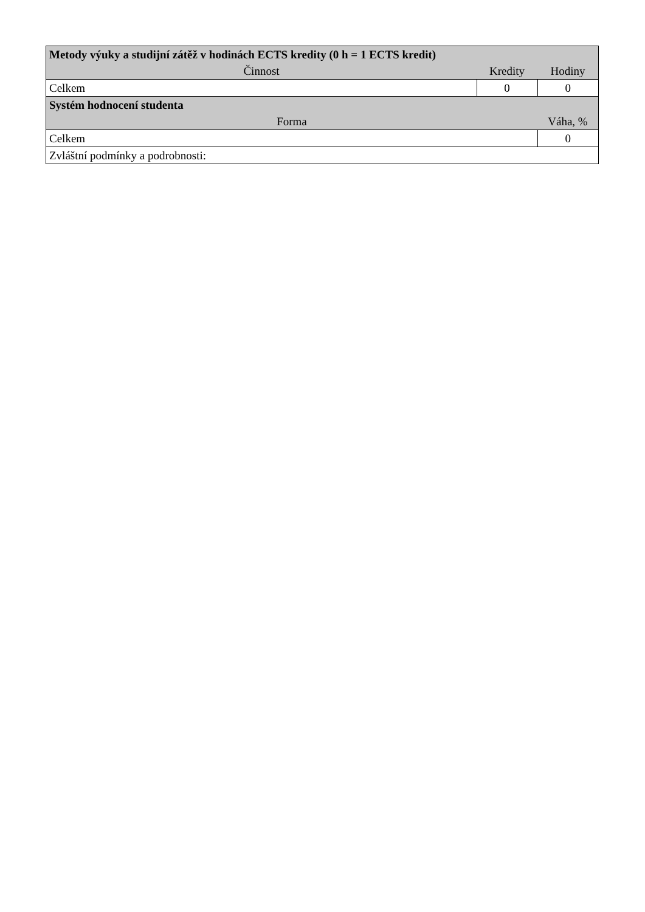| Metody výuky a studijní zátěž v hodinách ECTS kredity (0 h = 1 ECTS kredit) | | |
| --- | --- | --- |
| Činnost | Kredity | Hodiny |
| Celkem | 0 | 0 |
| Systém hodnocení studenta | | |
| Forma | | Váha, % |
| Celkem | | 0 |
| Zvláštní podmínky a podrobnosti: | | |